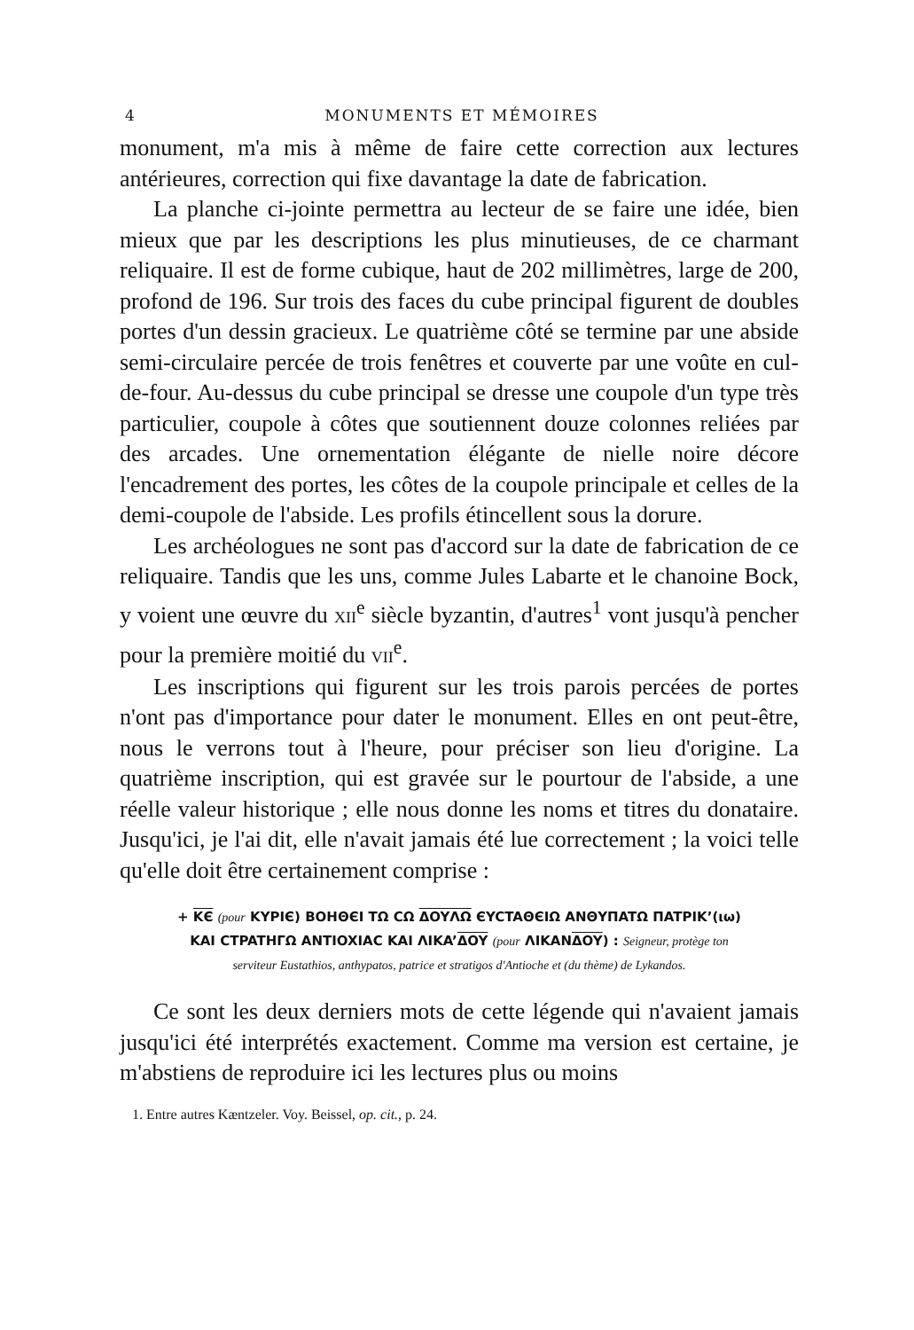4 MONUMENTS ET MÉMOIRES
monument, m'a mis à même de faire cette correction aux lectures antérieures, correction qui fixe davantage la date de fabrication.
La planche ci-jointe permettra au lecteur de se faire une idée, bien mieux que par les descriptions les plus minutieuses, de ce charmant reliquaire. Il est de forme cubique, haut de 202 millimètres, large de 200, profond de 196. Sur trois des faces du cube principal figurent de doubles portes d'un dessin gracieux. Le quatrième côté se termine par une abside semi-circulaire percée de trois fenêtres et couverte par une voûte en cul-de-four. Au-dessus du cube principal se dresse une coupole d'un type très particulier, coupole à côtes que soutiennent douze colonnes reliées par des arcades. Une ornementation élégante de nielle noire décore l'encadrement des portes, les côtes de la coupole principale et celles de la demi-coupole de l'abside. Les profils étincellent sous la dorure.
Les archéologues ne sont pas d'accord sur la date de fabrication de ce reliquaire. Tandis que les uns, comme Jules Labarte et le chanoine Bock, y voient une œuvre du XII<sup>e</sup> siècle byzantin, d'autres<sup>1</sup> vont jusqu'à pencher pour la première moitié du VII<sup>e</sup>.
Les inscriptions qui figurent sur les trois parois percées de portes n'ont pas d'importance pour dater le monument. Elles en ont peut-être, nous le verrons tout à l'heure, pour préciser son lieu d'origine. La quatrième inscription, qui est gravée sur le pourtour de l'abside, a une réelle valeur historique ; elle nous donne les noms et titres du donataire. Jusqu'ici, je l'ai dit, elle n'avait jamais été lue correctement ; la voici telle qu'elle doit être certainement comprise :
+ KЄ (pour KYPIЄ) BOHΘЄI TΩ CΩ ΔOYΛΩ ЄYCTAΘЄIΩ ANΘYΠATΩ ΠATPIK’(ιω)
KAI CTPATHΓΩ ANTIOXIAC KAI ΛIKA’ΔOY (pour ΛIKANΔOY) : Seigneur, protège ton
serviteur Eustathios, anthypatos, patrice et stratigos d'Antioche et (du thème) de Lykandos.
Ce sont les deux derniers mots de cette légende qui n'avaient jamais jusqu'ici été interprétés exactement. Comme ma version est certaine, je m'abstiens de reproduire ici les lectures plus ou moins
1. Entre autres Kæntzeler. Voy. Beissel, op. cit., p. 24.